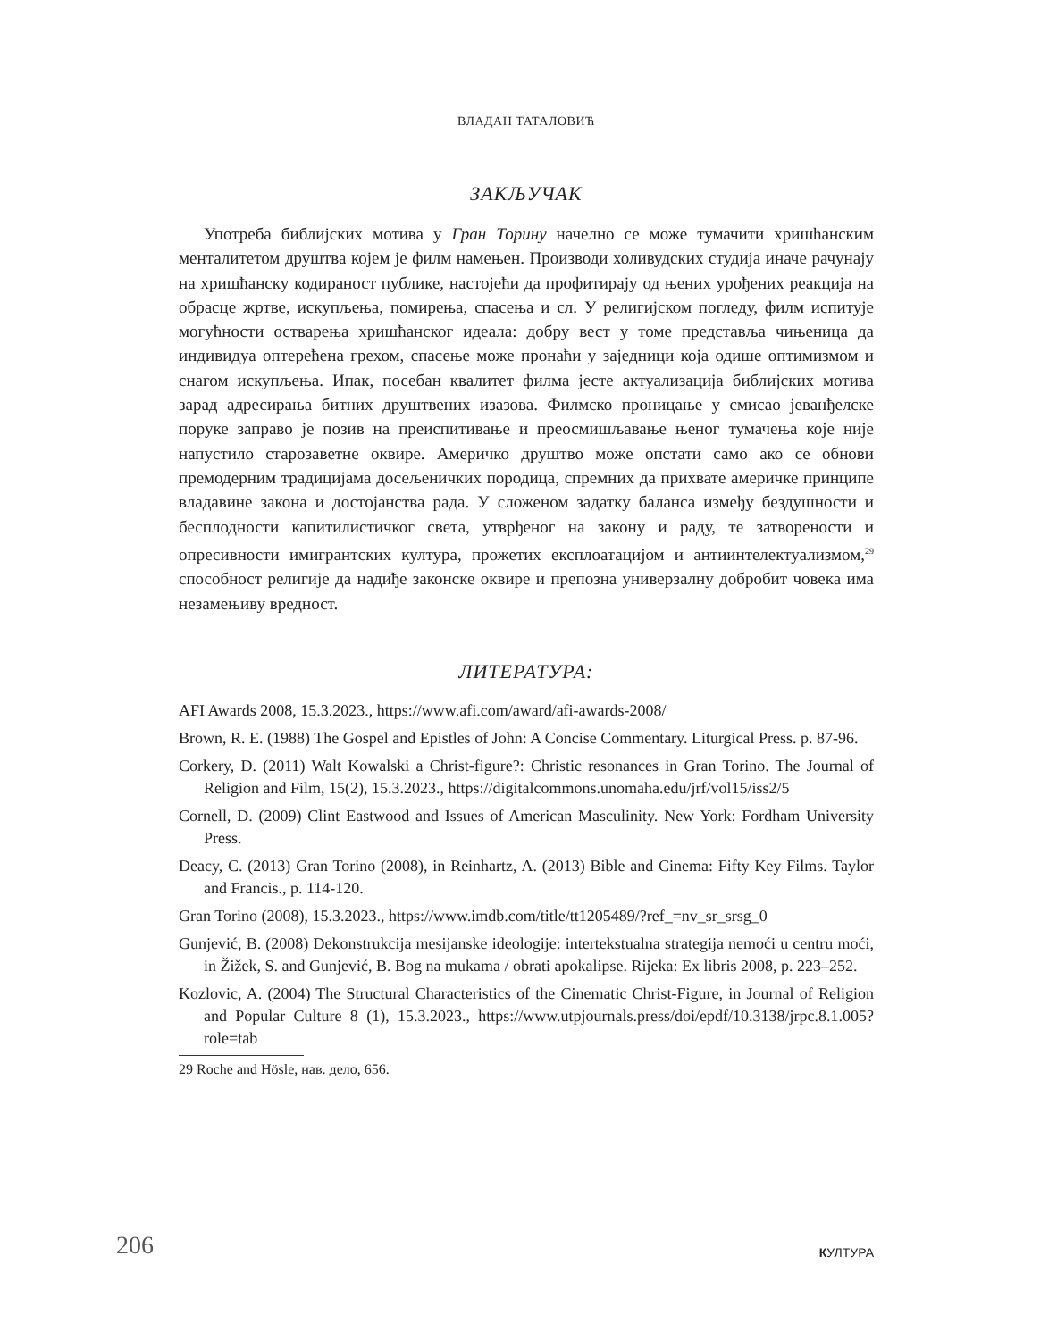ВЛАДАН ТАТАЛОВИЋ
ЗАКЉУЧАК
Употреба библијских мотива у Гран Торину начелно се може тумачити хришћанским менталитетом друштва којем је филм намењен. Производи холивудских студија иначе рачунају на хришћанску кодираност публике, настојећи да профитирају од њених урођених реакција на обрасце жртве, искупљења, помирења, спасења и сл. У религијском погледу, филм испитује могућности остварења хришћанског идеала: добру вест у томе представља чињеница да индивидуа оптерећена грехом, спасење може пронаћи у заједници која одише оптимизмом и снагом искупљења. Ипак, посебан квалитет филма јесте актуализација библијских мотива зарад адресирања битних друштвених изазова. Филмско проницање у смисао јеванђелске поруке заправо је позив на преиспитивање и преосмишљавање њеног тумачења које није напустило старозаветне оквире. Америчко друштво може опстати само ако се обнови премодерним традицијама досељеничких породица, спремних да прихвате америчке принципе владавине закона и достојанства рада. У сложеном задатку баланса између бездушности и бесплодности капитилистичког света, утврђеног на закону и раду, те затворености и опресивности имигрантских култура, прожетих експлоатацијом и антиинтелектуализмом,<sup>29</sup> способност религије да надиђе законске оквире и препозна универзалну добробит човека има незамењиву вредност.
ЛИТЕРАТУРА:
AFI Awards 2008, 15.3.2023., https://www.afi.com/award/afi-awards-2008/
Brown, R. E. (1988) The Gospel and Epistles of John: A Concise Commentary. Liturgical Press. p. 87-96.
Corkery, D. (2011) Walt Kowalski a Christ-figure?: Christic resonances in Gran Torino. The Journal of Religion and Film, 15(2), 15.3.2023., https://digitalcommons.unomaha.edu/jrf/vol15/iss2/5
Cornell, D. (2009) Clint Eastwood and Issues of American Masculinity. New York: Fordham University Press.
Deacy, C. (2013) Gran Torino (2008), in Reinhartz, A. (2013) Bible and Cinema: Fifty Key Films. Taylor and Francis., p. 114-120.
Gran Torino (2008), 15.3.2023., https://www.imdb.com/title/tt1205489/?ref_=nv_sr_srsg_0
Gunjević, B. (2008) Dekonstrukcija mesijanske ideologije: intertekstualna strategija nemoći u centru moći, in Žižek, S. and Gunjević, B. Bog na mukama / obrati apokalipse. Rijeka: Ex libris 2008, p. 223–252.
Kozlovic, A. (2004) The Structural Characteristics of the Cinematic Christ-Figure, in Journal of Religion and Popular Culture 8 (1), 15.3.2023., https://www.utpjournals.press/doi/epdf/10.3138/jrpc.8.1.005?role=tab
29 Roche and Hösle, нав. дело, 656.
206 КУЛТУРА